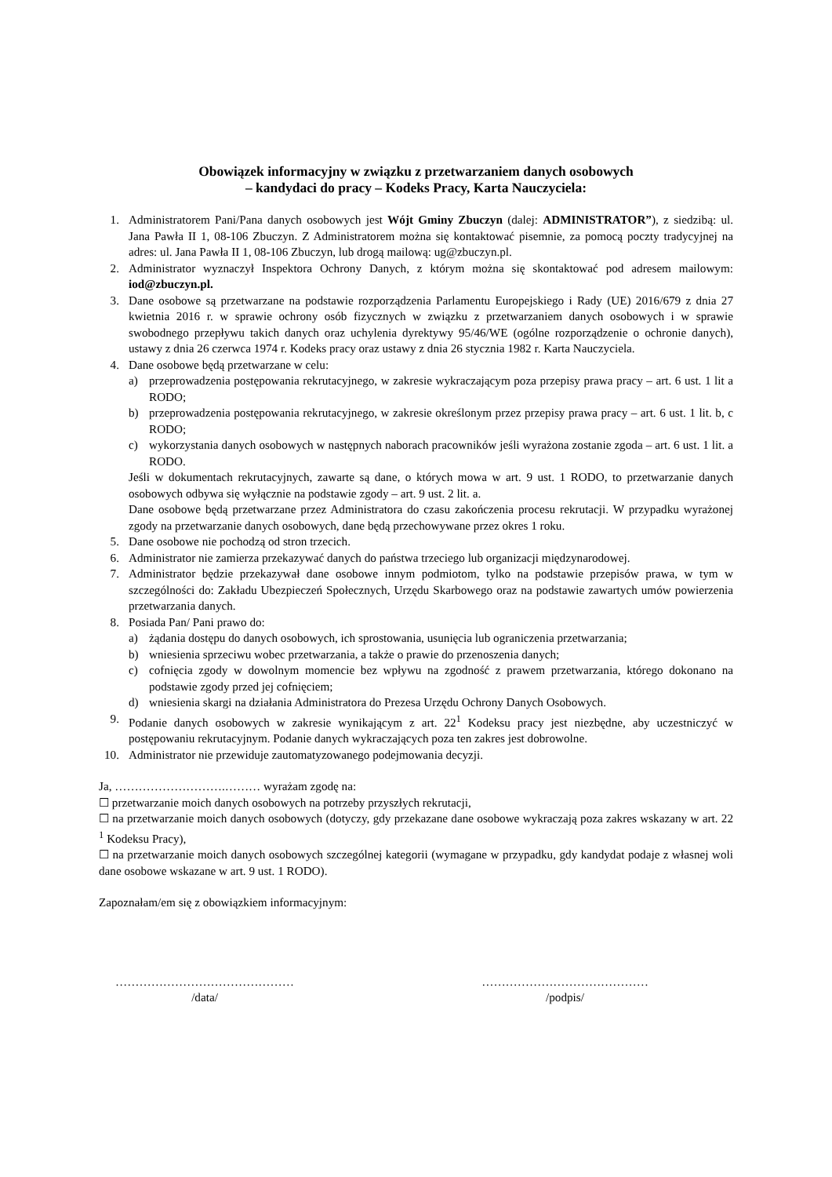Obowiązek informacyjny w związku z przetwarzaniem danych osobowych
– kandydaci do pracy – Kodeks Pracy, Karta Nauczyciela:
1. Administratorem Pani/Pana danych osobowych jest Wójt Gminy Zbuczyn (dalej: ADMINISTRATOR”), z siedzibą: ul. Jana Pawła II 1, 08-106 Zbuczyn. Z Administratorem można się kontaktować pisemnie, za pomocą poczty tradycyjnej na adres: ul. Jana Pawła II 1, 08-106 Zbuczyn, lub drogą mailową: ug@zbuczyn.pl.
2. Administrator wyznaczył Inspektora Ochrony Danych, z którym można się skontaktować pod adresem mailowym: iod@zbuczyn.pl.
3. Dane osobowe są przetwarzane na podstawie rozporządzenia Parlamentu Europejskiego i Rady (UE) 2016/679 z dnia 27 kwietnia 2016 r. w sprawie ochrony osób fizycznych w związku z przetwarzaniem danych osobowych i w sprawie swobodnego przepływu takich danych oraz uchylenia dyrektywy 95/46/WE (ogólne rozporządzenie o ochronie danych), ustawy z dnia 26 czerwca 1974 r. Kodeks pracy oraz ustawy z dnia 26 stycznia 1982 r. Karta Nauczyciela.
4. Dane osobowe będą przetwarzane w celu:
a) przeprowadzenia postępowania rekrutacyjnego, w zakresie wykraczającym poza przepisy prawa pracy – art. 6 ust. 1 lit a RODO;
b) przeprowadzenia postępowania rekrutacyjnego, w zakresie określonym przez przepisy prawa pracy – art. 6 ust. 1 lit. b, c RODO;
c) wykorzystania danych osobowych w następnych naborach pracowników jeśli wyrażona zostanie zgoda – art. 6 ust. 1 lit. a RODO.
Jeśli w dokumentach rekrutacyjnych, zawarte są dane, o których mowa w art. 9 ust. 1 RODO, to przetwarzanie danych osobowych odbywa się wyłącznie na podstawie zgody – art. 9 ust. 2 lit. a.
Dane osobowe będą przetwarzane przez Administratora do czasu zakończenia procesu rekrutacji. W przypadku wyrażonej zgody na przetwarzanie danych osobowych, dane będą przechowywane przez okres 1 roku.
5. Dane osobowe nie pochodzą od stron trzecich.
6. Administrator nie zamierza przekazywać danych do państwa trzeciego lub organizacji międzynarodowej.
7. Administrator będzie przekazywał dane osobowe innym podmiotom, tylko na podstawie przepisów prawa, w tym w szczególności do: Zakładu Ubezpieczeń Społecznych, Urzędu Skarbowego oraz na podstawie zawartych umów powierzenia przetwarzania danych.
8. Posiada Pan/ Pani prawo do:
a) żądania dostępu do danych osobowych, ich sprostowania, usunięcia lub ograniczenia przetwarzania;
b) wniesienia sprzeciwu wobec przetwarzania, a także o prawie do przenoszenia danych;
c) cofnięcia zgody w dowolnym momencie bez wpływu na zgodność z prawem przetwarzania, którego dokonano na podstawie zgody przed jej cofnięciem;
d) wniesienia skargi na działania Administratora do Prezesa Urzędu Ochrony Danych Osobowych.
9. Podanie danych osobowych w zakresie wynikającym z art. 22<sup>1</sup> Kodeksu pracy jest niezbędne, aby uczestniczyć w postępowaniu rekrutacyjnym. Podanie danych wykraczających poza ten zakres jest dobrowolne.
10. Administrator nie przewiduje zautomatyzowanego podejmowania decyzji.
Ja, ……………………….……… wyrażam zgodę na:
☐ przetwarzanie moich danych osobowych na potrzeby przyszłych rekrutacji,
☐ na przetwarzanie moich danych osobowych (dotyczy, gdy przekazane dane osobowe wykraczają poza zakres wskazany w art. 22 <sup>1</sup> Kodeksu Pracy),
☐ na przetwarzanie moich danych osobowych szczególnej kategorii (wymagane w przypadku, gdy kandydat podaje z własnej woli dane osobowe wskazane w art. 9 ust. 1 RODO).
Zapoznałam/em się z obowiązkiem informacyjnym:
………………………………………
/data/
……………………………………
/podpis/